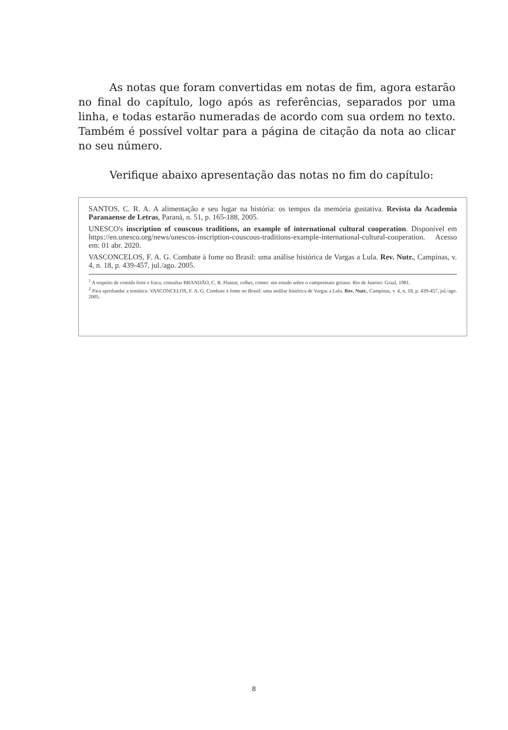As notas que foram convertidas em notas de fim, agora estarão no final do capítulo, logo após as referências, separados por uma linha, e todas estarão numeradas de acordo com sua ordem no texto. Também é possível voltar para a página de citação da nota ao clicar no seu número.
Verifique abaixo apresentação das notas no fim do capítulo:
SANTOS, C. R. A. A alimentação e seu lugar na história: os tempos da memória gustativa. Revista da Academia Paranaense de Letras, Paraná, n. 51, p. 165-188, 2005.
UNESCO's inscription of couscous traditions, an example of international cultural cooperation. Disponível em https://en.unesco.org/news/unescos-inscription-couscous-traditions-example-international-cultural-cooperation. Acesso em: 01 abr. 2020.
VASCONCELOS, F. A. G. Combate à fome no Brasil: uma análise histórica de Vargas a Lula. Rev. Nutr., Campinas, v. 4, n. 18, p. 439-457, jul./ago. 2005.
<sup>1</sup> A respeito de comida forte e fraca, consultar BRANDÃO, C. R. Plantar, colher, comer: um estudo sobre o campesinato goiano. Rio de Janeiro: Graal, 1981.
<sup>2</sup> Para aprofundar a temática: VASCONCELOS, F. A. G. Combate à fome no Brasil: uma análise histórica de Vargas a Lula. Rev. Nutr., Campinas, v. 4, n. 18, p. 439-457, jul./ago. 2005.
8